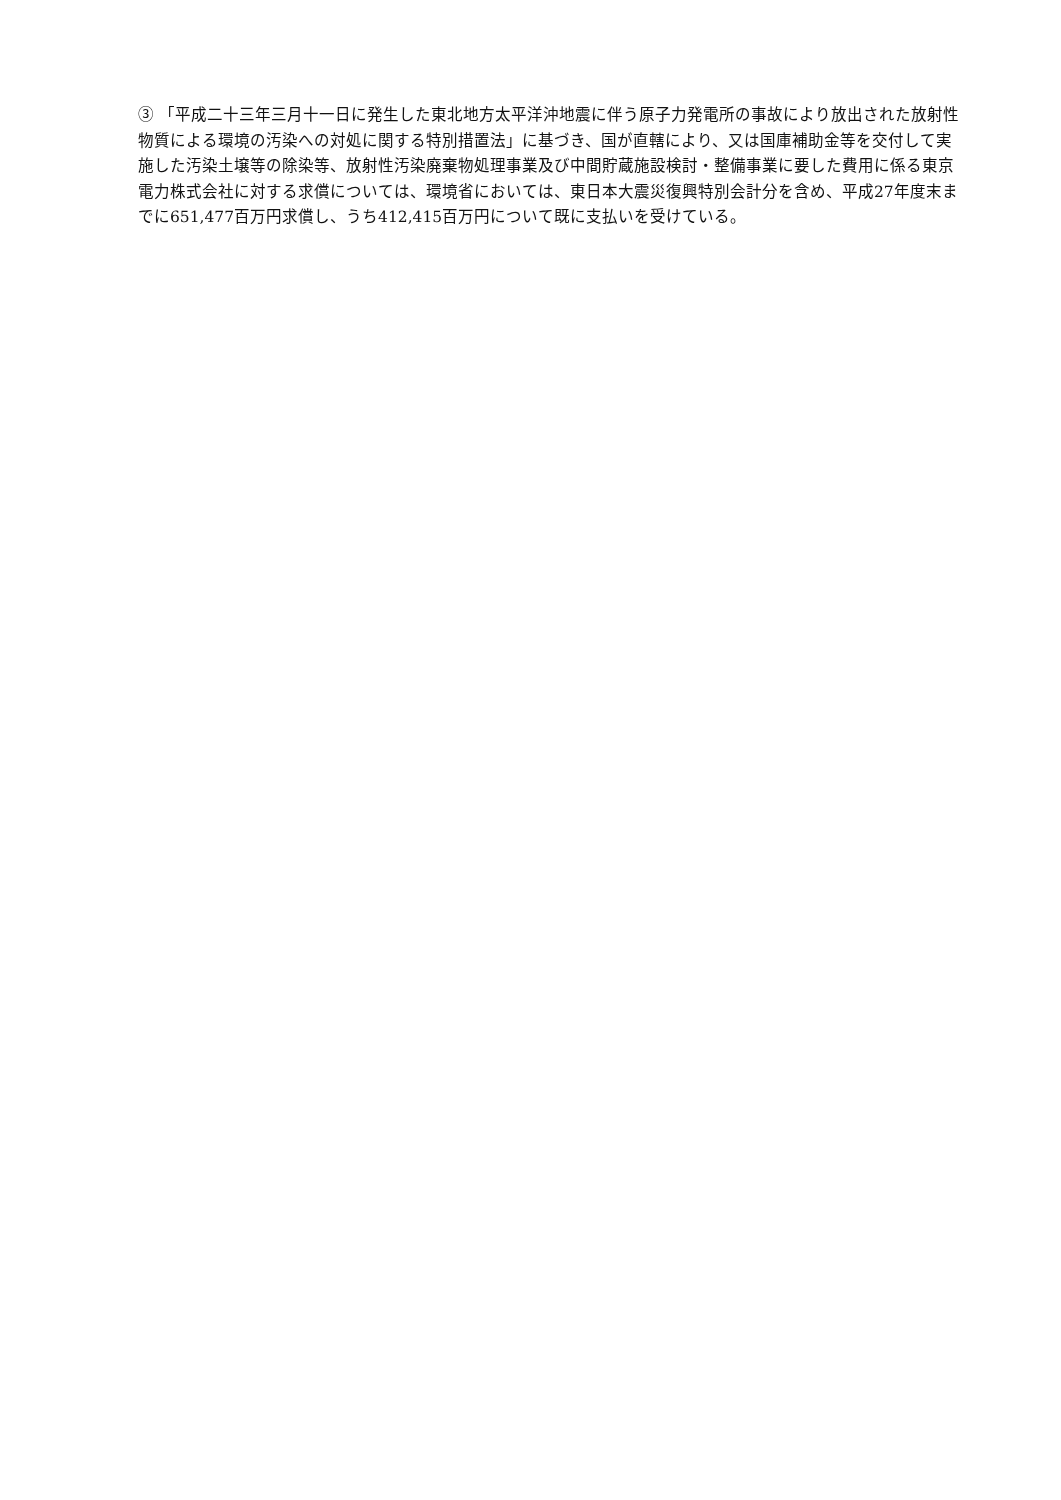③ 「平成二十三年三月十一日に発生した東北地方太平洋沖地震に伴う原子力発電所の事故により放出された放射性物質による環境の汚染への対処に関する特別措置法」に基づき、国が直轄により、又は国庫補助金等を交付して実施した汚染土壌等の除染等、放射性汚染廃棄物処理事業及び中間貯蔵施設検討・整備事業に要した費用に係る東京電力株式会社に対する求償については、環境省においては、東日本大震災復興特別会計分を含め、平成27年度末までに651,477百万円求償し、うち412,415百万円について既に支払いを受けている。